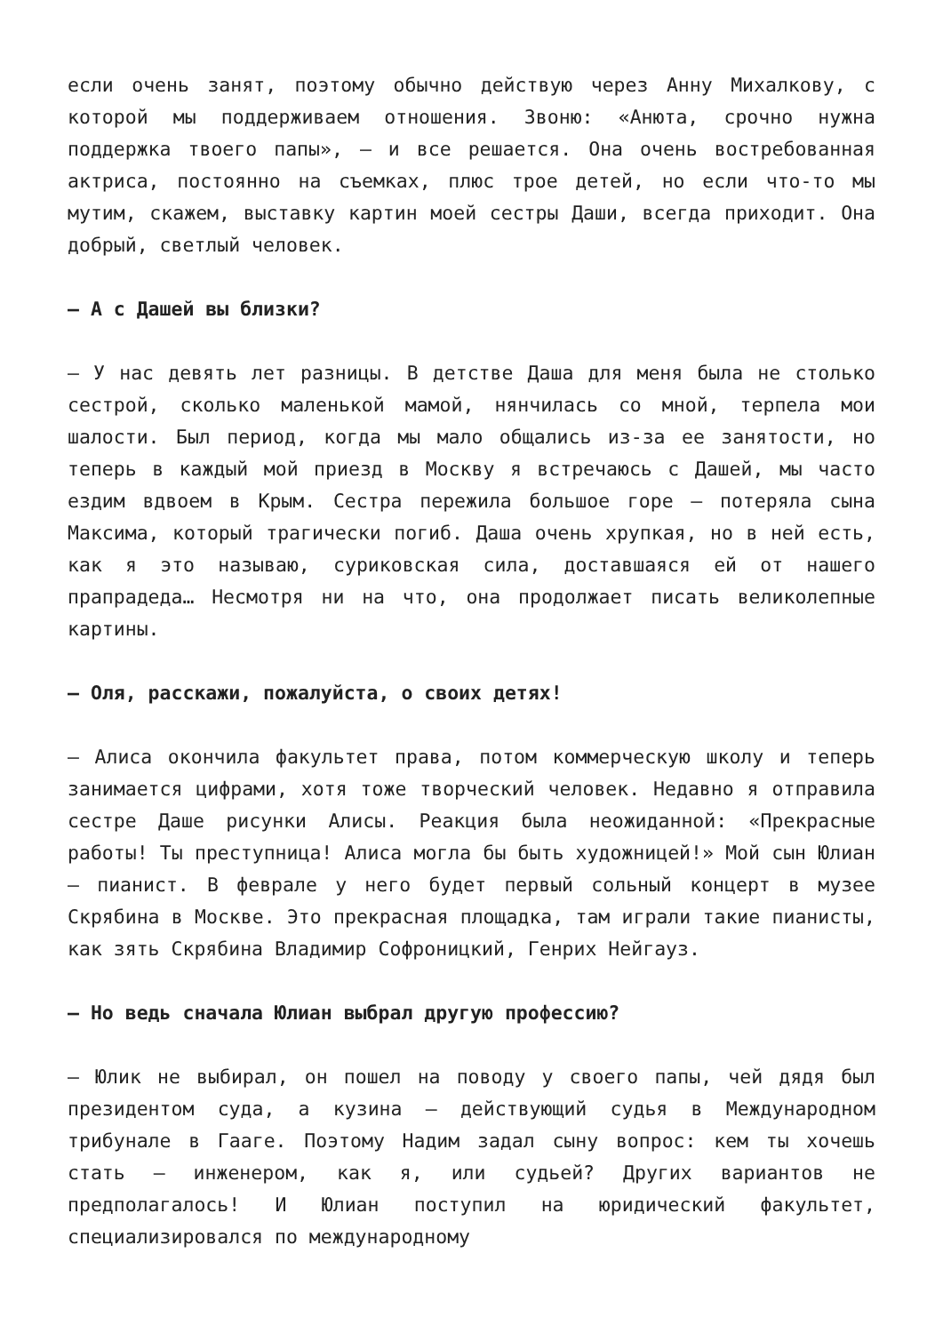если очень занят, поэтому обычно действую через Анну Михалкову, с которой мы поддерживаем отношения. Звоню: «Анюта, срочно нужна поддержка твоего папы», — и все решается. Она очень востребованная актриса, постоянно на съемках, плюс трое детей, но если что-то мы мутим, скажем, выставку картин моей сестры Даши, всегда приходит. Она добрый, светлый человек.
— А с Дашей вы близки?
— У нас девять лет разницы. В детстве Даша для меня была не столько сестрой, сколько маленькой мамой, нянчилась со мной, терпела мои шалости. Был период, когда мы мало общались из-за ее занятости, но теперь в каждый мой приезд в Москву я встречаюсь с Дашей, мы часто ездим вдвоем в Крым. Сестра пережила большое горе — потеряла сына Максима, который трагически погиб. Даша очень хрупкая, но в ней есть, как я это называю, суриковская сила, доставшаяся ей от нашего прапрадеда… Несмотря ни на что, она продолжает писать великолепные картины.
— Оля, расскажи, пожалуйста, о своих детях!
— Алиса окончила факультет права, потом коммерческую школу и теперь занимается цифрами, хотя тоже творческий человек. Недавно я отправила сестре Даше рисунки Алисы. Реакция была неожиданной: «Прекрасные работы! Ты преступница! Алиса могла бы быть художницей!» Мой сын Юлиан — пианист. В феврале у него будет первый сольный концерт в музее Скрябина в Москве. Это прекрасная площадка, там играли такие пианисты, как зять Скрябина Владимир Софроницкий, Генрих Нейгауз.
— Но ведь сначала Юлиан выбрал другую профессию?
— Юлик не выбирал, он пошел на поводу у своего папы, чей дядя был президентом суда, а кузина — действующий судья в Международном трибунале в Гааге. Поэтому Надим задал сыну вопрос: кем ты хочешь стать — инженером, как я, или судьей? Других вариантов не предполагалось! И Юлиан поступил на юридический факультет, специализировался по международному